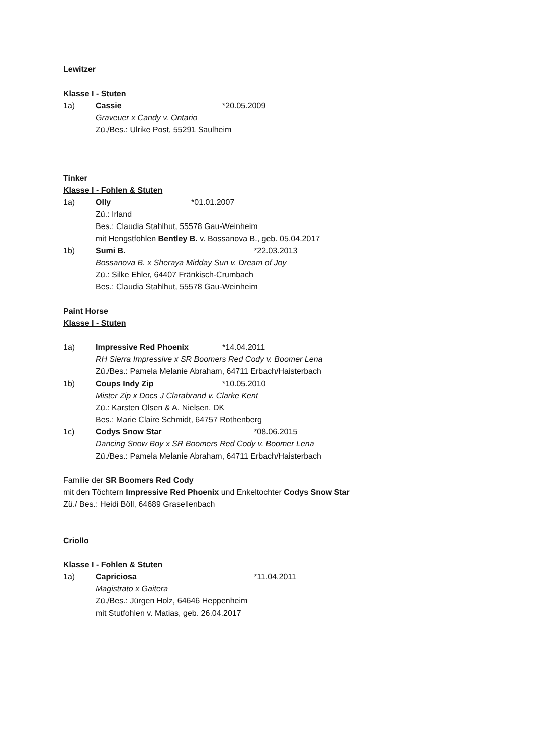Lewitzer
Klasse I - Stuten
1a) Cassie *20.05.2009
Graveuer x Candy v. Ontario
Zü./Bes.: Ulrike Post, 55291 Saulheim
Tinker
Klasse I - Fohlen & Stuten
1a) Olly *01.01.2007
Zü.: Irland
Bes.: Claudia Stahlhut, 55578 Gau-Weinheim
mit Hengstfohlen Bentley B. v. Bossanova B., geb. 05.04.2017
1b) Sumi B. *22.03.2013
Bossanova B. x Sheraya Midday Sun v. Dream of Joy
Zü.: Silke Ehler, 64407 Fränkisch-Crumbach
Bes.: Claudia Stahlhut, 55578 Gau-Weinheim
Paint Horse
Klasse I - Stuten
1a) Impressive Red Phoenix *14.04.2011
RH Sierra Impressive x SR Boomers Red Cody v. Boomer Lena
Zü./Bes.: Pamela Melanie Abraham, 64711 Erbach/Haisterbach
1b) Coups Indy Zip *10.05.2010
Mister Zip x Docs J Clarabrand v. Clarke Kent
Zü.: Karsten Olsen & A. Nielsen, DK
Bes.: Marie Claire Schmidt, 64757 Rothenberg
1c) Codys Snow Star *08.06.2015
Dancing Snow Boy x SR Boomers Red Cody v. Boomer Lena
Zü./Bes.: Pamela Melanie Abraham, 64711 Erbach/Haisterbach
Familie der SR Boomers Red Cody
mit den Töchtern Impressive Red Phoenix und Enkeltochter Codys Snow Star
Zü./ Bes.: Heidi Böll, 64689 Grasellenbach
Criollo
Klasse I - Fohlen & Stuten
1a) Capriciosa *11.04.2011
Magistrato x Gaitera
Zü./Bes.: Jürgen Holz, 64646 Heppenheim
mit Stutfohlen v. Matias, geb. 26.04.2017